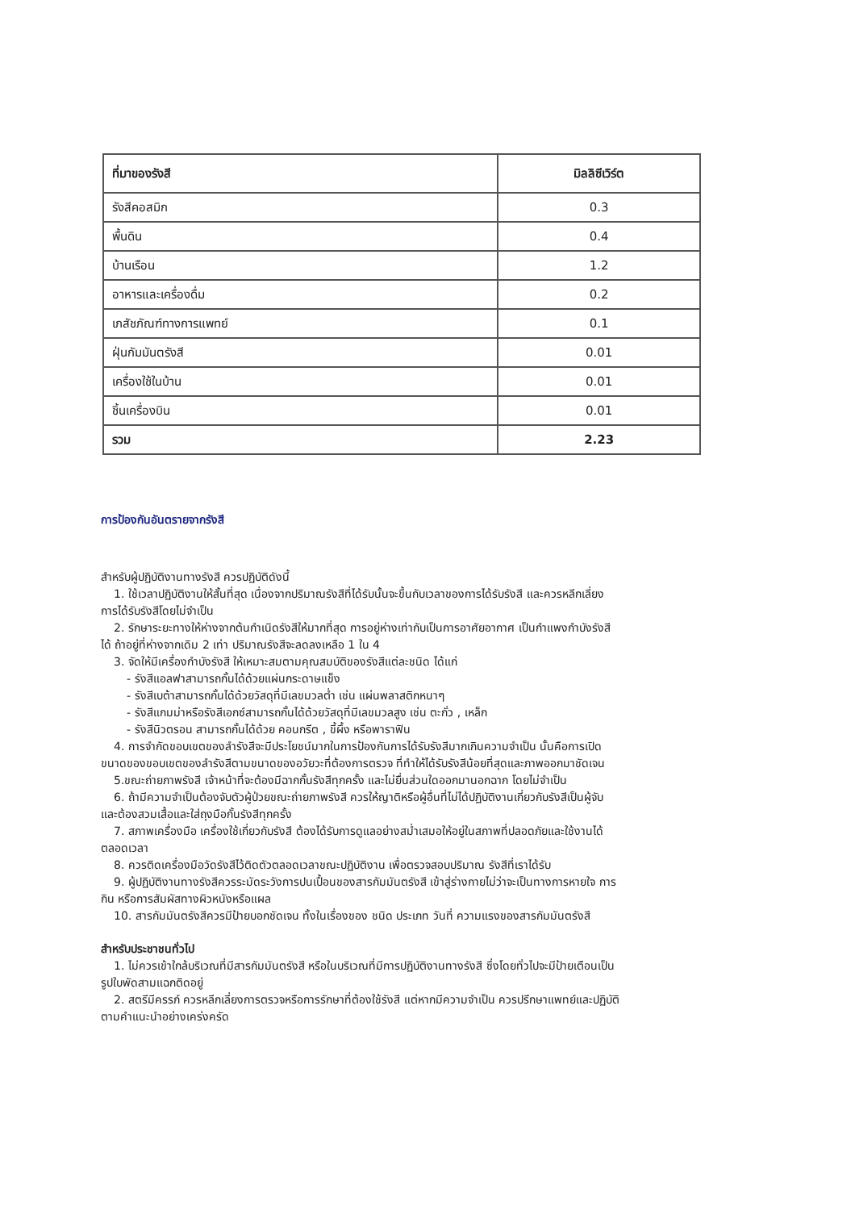| ที่มาของรังสี | มิลลิซีเวิร์ต |
| --- | --- |
| รังสีคอสมิก | 0.3 |
| พื้นดิน | 0.4 |
| บ้านเรือน | 1.2 |
| อาหารและเครื่องดื่ม | 0.2 |
| เภสัชภัณฑ์ทางการแพทย์ | 0.1 |
| ฝุ่นกัมมันตรังสี | 0.01 |
| เครื่องใช้ในบ้าน | 0.01 |
| ชิ้นเครื่องบิน | 0.01 |
| รวม | 2.23 |
การป้องกันอันตรายจากรังสี
สำหรับผู้ปฏิบัติงานทางรังสี ควรปฏิบัติดังนี้
1. ใช้เวลาปฏิบัติงานให้สั้นที่สุด เนื่องจากปริมาณรังสีที่ได้รับนั้นจะขึ้นกับเวลาของการได้รับรังสี และควรหลีกเลี่ยง
การได้รับรังสีโดยไม่จำเป็น
2. รักษาระยะทางให้ห่างจากต้นกำเนิดรังสีให้มากที่สุด การอยู่ห่างเท่ากับเป็นการอาศัยอากาศ เป็นกำแพงกำบังรังสี
ได้ ถ้าอยู่ที่ห่างจากเดิม 2 เท่า ปริมาณรังสีจะลดลงเหลือ 1 ใน 4
3. จัดให้มีเครื่องกำบังรังสี ให้เหมาะสมตามคุณสมบัติของรังสีแต่ละชนิด ได้แก่
- รังสีแอลฟาสามารถกั้นได้ด้วยแผ่นกระดาษแข็ง
- รังสีเบต้าสามารถกั้นได้ด้วยวัสดุที่มีเลขมวลต่ำ เช่น แผ่นพลาสติกหนาๆ
- รังสีแกมม่าหรือรังสีเอกซ์สามารถกั้นได้ด้วยวัสดุที่มีเลขมวลสูง เช่น ตะกั่ว , เหล็ก
- รังสีนิวตรอน สามารถกั้นได้ด้วย คอนกรีต , ขี้ผึ้ง หรือพาราฟิน
4. การจำกัดขอบเขตของลำรังสีจะมีประโยชน์มากในการป้องกันการได้รับรังสีมากเกินความจำเป็น นั้นคือการเปิด
ขนาดของขอบเขตของลำรังสีตามขนาดของอวัยวะที่ต้องการตรวจ ที่ทำให้ได้รับรังสีน้อยที่สุดและภาพออกมาชัดเจน
5.ขณะถ่ายภาพรังสี เจ้าหน้าที่จะต้องมีฉากกั้นรังสีทุกครั้ง และไม่ยื่นส่วนใดออกมานอกฉาก โดยไม่จำเป็น
6. ถ้ามีความจำเป็นต้องจับตัวผู้ป่วยขณะถ่ายภาพรังสี ควรให้ญาติหรือผู้อื่นที่ไม่ได้ปฏิบัติงานเกี่ยวกับรังสีเป็นผู้จับ
และต้องสวมเสื้อและใส่ถุงมือกั้นรังสีทุกครั้ง
7. สภาพเครื่องมือ เครื่องใช้เกี่ยวกับรังสี ต้องได้รับการดูแลอย่างสม่ำเสมอให้อยู่ในสภาพที่ปลอดภัยและใช้งานได้
ตลอดเวลา
8. ควรติดเครื่องมือวัดรังสีไว้ติดตัวตลอดเวลาขณะปฏิบัติงาน เพื่อตรวจสอบปริมาณ รังสีที่เราได้รับ
9. ผู้ปฏิบัติงานทางรังสีควรระมัดระวังการปนเปื้อนของสารกัมมันตรังสี เข้าสู่ร่างกายไม่ว่าจะเป็นทางการหายใจ การ
กิน หรือการสัมผัสทางผิวหนังหรือแผล
10. สารกัมมันตรังสีควรมีป้ายบอกชัดเจน ทั้งในเรื่องของ ชนิด ประเภท วันที่ ความแรงของสารกัมมันตรังสี
สำหรับประชาชนทั่วไป
1. ไม่ควรเข้าใกล้บริเวณที่มีสารกัมมันตรังสี หรือในบริเวณที่มีการปฏิบัติงานทางรังสี ซึ่งโดยทั่วไปจะมีป้ายเตือนเป็น
รูปใบพัดสามแฉกติดอยู่
2. สตรีมีครรภ์ ควรหลีกเลี่ยงการตรวจหรือการรักษาที่ต้องใช้รังสี แต่หากมีความจำเป็น ควรปรึกษาแพทย์และปฏิบัติ
ตามคำแนะนำอย่างเคร่งครัด